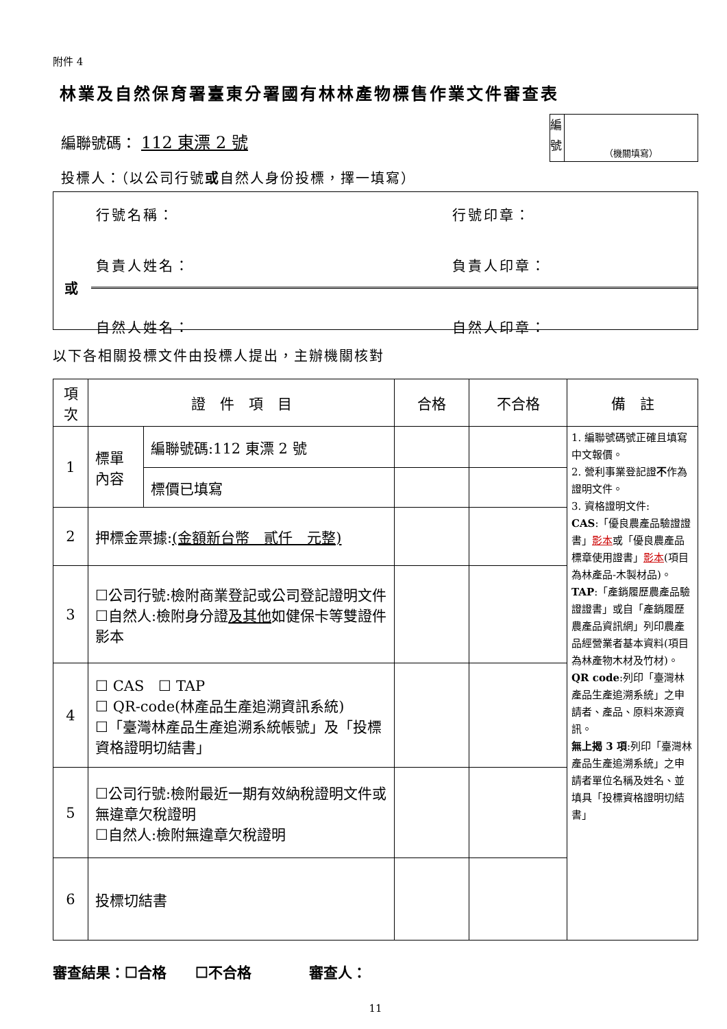附件 4
林業及自然保育署臺東分署國有林林產物標售作業文件審查表
編聯號碼： 112 東漂 2 號
編 號
（機關填寫）
投標人：（以公司行號或自然人身份投標，擇一填寫）
行號名稱： 行號印章：
負責人姓名： 負責人印章：
或
自然人姓名： 自然人印章：
以下各相關投標文件由投標人提出，主辦機關核對
| 項次 | 證 件 項 目 | | 合格 | 不合格 | 備 註 |
| --- | --- | --- | --- | --- | --- |
| 1 | 標單內容 | 編聯號碼:112 東漂 2 號 | | | 1. 編聯號碼號正確且填寫中文報價。 2. 營利事業登記證 不 作為證明文件。 3. 資格證明文件: CAS :「優良農產品驗證證書」 影本 或「優良農產品標章使用證書」 影本 (項目為林產品-木製材品)。 TAP :「產銷履歷農產品驗證證書」或自「產銷履歷農產品資訊網」列印農產品經營業者基本資料(項目為林產物木材及竹材)。 QR code :列印「臺灣林產品生產追溯系統」之申請者、產品、原料來源資訊。 無上揭 3 項 :列印「臺灣林產品生產追溯系統」之申請者單位名稱及姓名、並填具「投標資格證明切結書」 |
| | | 標價已填寫 | | | |
| 2 | 押標金票據: (金額新台幣 貳仟 元整) | | | | |
| 3 | ☐公司行號:檢附商業登記或公司登記證明文件 ☐自然人:檢附身分證 及其他 如健保卡等雙證件影本 | | | | |
| 4 | ☐ CAS ☐ TAP ☐ QR-code(林產品生產追溯資訊系統) ☐「臺灣林產品生產追溯系統帳號」及「投標資格證明切結書」 | | | | |
| 5 | ☐公司行號:檢附最近一期有效納稅證明文件或無違章欠稅證明 ☐自然人:檢附無違章欠稅證明 | | | | |
| 6 | 投標切結書 | | | | |
審查結果：☐合格　　☐不合格　　　　審查人：
11